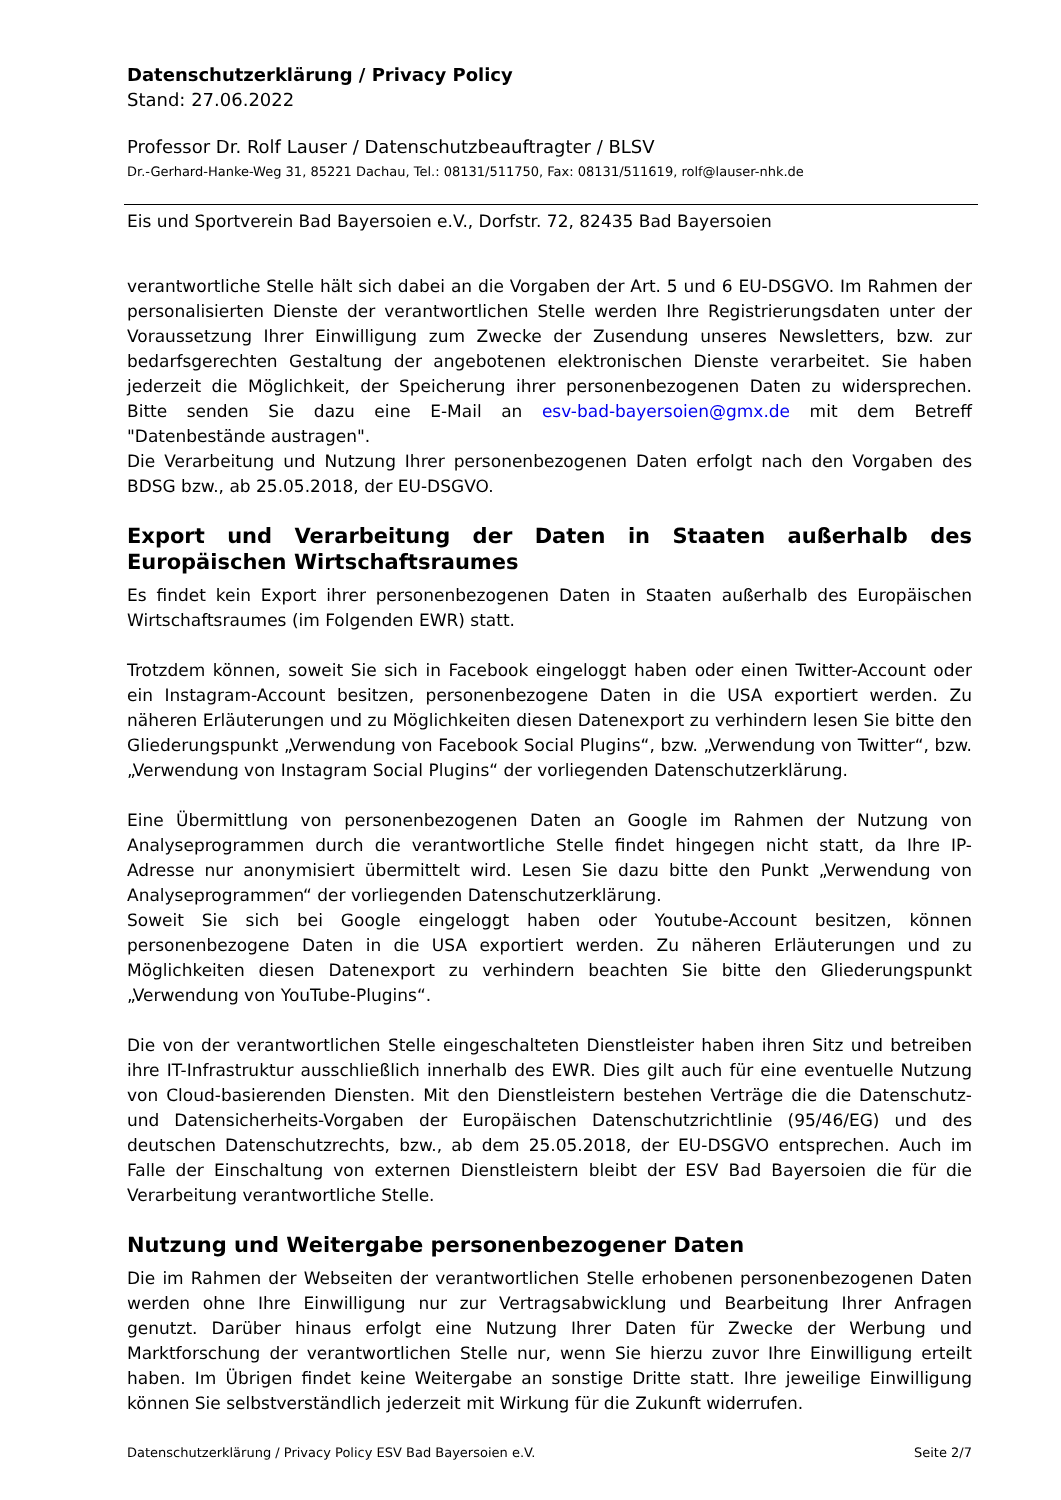Datenschutzerklärung / Privacy Policy
Stand: 27.06.2022
Professor Dr. Rolf Lauser / Datenschutzbeauftragter / BLSV
Dr.-Gerhard-Hanke-Weg 31, 85221 Dachau, Tel.: 08131/511750, Fax: 08131/511619, rolf@lauser-nhk.de
Eis und Sportverein Bad Bayersoien e.V., Dorfstr. 72, 82435 Bad Bayersoien
verantwortliche Stelle hält sich dabei an die Vorgaben der Art. 5 und 6 EU-DSGVO. Im Rahmen der personalisierten Dienste der verantwortlichen Stelle werden Ihre Registrierungsdaten unter der Voraussetzung Ihrer Einwilligung zum Zwecke der Zusendung unseres Newsletters, bzw. zur bedarfsgerechten Gestaltung der angebotenen elektronischen Dienste verarbeitet. Sie haben jederzeit die Möglichkeit, der Speicherung ihrer personenbezogenen Daten zu widersprechen. Bitte senden Sie dazu eine E-Mail an esv-bad-bayersoien@gmx.de mit dem Betreff "Datenbestände austragen".
Die Verarbeitung und Nutzung Ihrer personenbezogenen Daten erfolgt nach den Vorgaben des BDSG bzw., ab 25.05.2018, der EU-DSGVO.
Export und Verarbeitung der Daten in Staaten außerhalb des Europäischen Wirtschaftsraumes
Es findet kein Export ihrer personenbezogenen Daten in Staaten außerhalb des Europäischen Wirtschaftsraumes (im Folgenden EWR) statt.
Trotzdem können, soweit Sie sich in Facebook eingeloggt haben oder einen Twitter-Account oder ein Instagram-Account besitzen, personenbezogene Daten in die USA exportiert werden. Zu näheren Erläuterungen und zu Möglichkeiten diesen Datenexport zu verhindern lesen Sie bitte den Gliederungspunkt „Verwendung von Facebook Social Plugins“, bzw. „Verwendung von Twitter“, bzw. „Verwendung von Instagram Social Plugins“ der vorliegenden Datenschutzerklärung.
Eine Übermittlung von personenbezogenen Daten an Google im Rahmen der Nutzung von Analyseprogrammen durch die verantwortliche Stelle findet hingegen nicht statt, da Ihre IP-Adresse nur anonymisiert übermittelt wird. Lesen Sie dazu bitte den Punkt „Verwendung von Analyseprogrammen“ der vorliegenden Datenschutzerklärung.
Soweit Sie sich bei Google eingeloggt haben oder Youtube-Account besitzen, können personenbezogene Daten in die USA exportiert werden. Zu näheren Erläuterungen und zu Möglichkeiten diesen Datenexport zu verhindern beachten Sie bitte den Gliederungspunkt „Verwendung von YouTube-Plugins“.
Die von der verantwortlichen Stelle eingeschalteten Dienstleister haben ihren Sitz und betreiben ihre IT-Infrastruktur ausschließlich innerhalb des EWR. Dies gilt auch für eine eventuelle Nutzung von Cloud-basierenden Diensten. Mit den Dienstleistern bestehen Verträge die die Datenschutz- und Datensicherheits-Vorgaben der Europäischen Datenschutzrichtlinie (95/46/EG) und des deutschen Datenschutzrechts, bzw., ab dem 25.05.2018, der EU-DSGVO entsprechen. Auch im Falle der Einschaltung von externen Dienstleistern bleibt der ESV Bad Bayersoien die für die Verarbeitung verantwortliche Stelle.
Nutzung und Weitergabe personenbezogener Daten
Die im Rahmen der Webseiten der verantwortlichen Stelle erhobenen personenbezogenen Daten werden ohne Ihre Einwilligung nur zur Vertragsabwicklung und Bearbeitung Ihrer Anfragen genutzt. Darüber hinaus erfolgt eine Nutzung Ihrer Daten für Zwecke der Werbung und Marktforschung der verantwortlichen Stelle nur, wenn Sie hierzu zuvor Ihre Einwilligung erteilt haben. Im Übrigen findet keine Weitergabe an sonstige Dritte statt. Ihre jeweilige Einwilligung können Sie selbstverständlich jederzeit mit Wirkung für die Zukunft widerrufen.
Datenschutzerklärung / Privacy Policy ESV Bad Bayersoien e.V. Seite 2/7